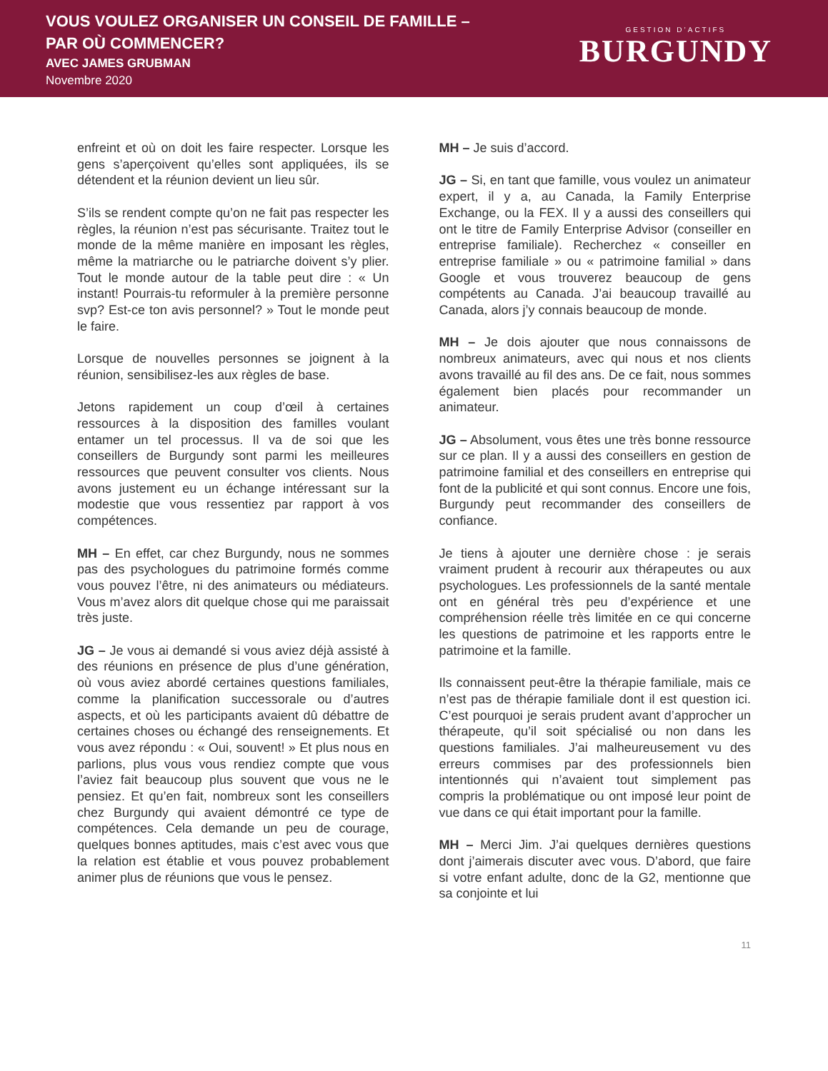VOUS VOULEZ ORGANISER UN CONSEIL DE FAMILLE –
PAR OÙ COMMENCER?
AVEC JAMES GRUBMAN
Novembre 2020
GESTION D’ACTIFS
BURGUNDY
enfreint et où on doit les faire respecter. Lorsque les gens s’aperçoivent qu’elles sont appliquées, ils se détendent et la réunion devient un lieu sûr.
S’ils se rendent compte qu’on ne fait pas respecter les règles, la réunion n’est pas sécurisante. Traitez tout le monde de la même manière en imposant les règles, même la matriarche ou le patriarche doivent s’y plier. Tout le monde autour de la table peut dire : « Un instant! Pourrais-tu reformuler à la première personne svp? Est-ce ton avis personnel? » Tout le monde peut le faire.
Lorsque de nouvelles personnes se joignent à la réunion, sensibilisez-les aux règles de base.
Jetons rapidement un coup d’œil à certaines ressources à la disposition des familles voulant entamer un tel processus. Il va de soi que les conseillers de Burgundy sont parmi les meilleures ressources que peuvent consulter vos clients. Nous avons justement eu un échange intéressant sur la modestie que vous ressentiez par rapport à vos compétences.
MH – En effet, car chez Burgundy, nous ne sommes pas des psychologues du patrimoine formés comme vous pouvez l’être, ni des animateurs ou médiateurs. Vous m’avez alors dit quelque chose qui me paraissait très juste.
JG – Je vous ai demandé si vous aviez déjà assisté à des réunions en présence de plus d’une génération, où vous aviez abordé certaines questions familiales, comme la planification successorale ou d’autres aspects, et où les participants avaient dû débattre de certaines choses ou échangé des renseignements. Et vous avez répondu : « Oui, souvent! » Et plus nous en parlions, plus vous vous rendiez compte que vous l’aviez fait beaucoup plus souvent que vous ne le pensiez. Et qu’en fait, nombreux sont les conseillers chez Burgundy qui avaient démontré ce type de compétences. Cela demande un peu de courage, quelques bonnes aptitudes, mais c’est avec vous que la relation est établie et vous pouvez probablement animer plus de réunions que vous le pensez.
MH – Je suis d’accord.
JG – Si, en tant que famille, vous voulez un animateur expert, il y a, au Canada, la Family Enterprise Exchange, ou la FEX. Il y a aussi des conseillers qui ont le titre de Family Enterprise Advisor (conseiller en entreprise familiale). Recherchez « conseiller en entreprise familiale » ou « patrimoine familial » dans Google et vous trouverez beaucoup de gens compétents au Canada. J’ai beaucoup travaillé au Canada, alors j’y connais beaucoup de monde.
MH – Je dois ajouter que nous connaissons de nombreux animateurs, avec qui nous et nos clients avons travaillé au fil des ans. De ce fait, nous sommes également bien placés pour recommander un animateur.
JG – Absolument, vous êtes une très bonne ressource sur ce plan. Il y a aussi des conseillers en gestion de patrimoine familial et des conseillers en entreprise qui font de la publicité et qui sont connus. Encore une fois, Burgundy peut recommander des conseillers de confiance.
Je tiens à ajouter une dernière chose : je serais vraiment prudent à recourir aux thérapeutes ou aux psychologues. Les professionnels de la santé mentale ont en général très peu d’expérience et une compréhension réelle très limitée en ce qui concerne les questions de patrimoine et les rapports entre le patrimoine et la famille.
Ils connaissent peut-être la thérapie familiale, mais ce n’est pas de thérapie familiale dont il est question ici. C’est pourquoi je serais prudent avant d’approcher un thérapeute, qu’il soit spécialisé ou non dans les questions familiales. J’ai malheureusement vu des erreurs commises par des professionnels bien intentionnés qui n’avaient tout simplement pas compris la problématique ou ont imposé leur point de vue dans ce qui était important pour la famille.
MH – Merci Jim. J’ai quelques dernières questions dont j’aimerais discuter avec vous. D’abord, que faire si votre enfant adulte, donc de la G2, mentionne que sa conjointe et lui
11